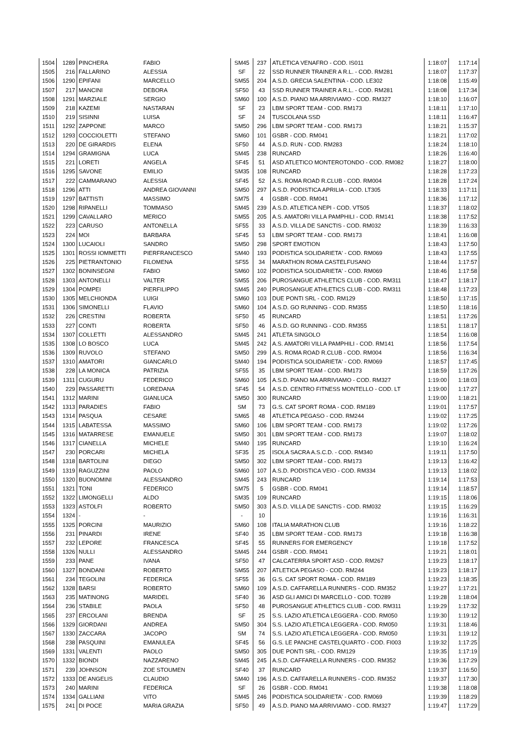| 1504 | 1289 | PINCHERA | FABIO | SM45 | 237 | ATLETICA VENAFRO - COD. IS011 | 1:18:07 | 1:17:14 |
| 1505 | 216 | FALLARINO | ALESSIA | SF | 22 | SSD RUNNER TRAINER A R.L. - COD. RM281 | 1:18:07 | 1:17:37 |
| 1506 | 1290 | EPIFANI | MARCELLO | SM55 | 204 | A.S.D. GRECIA SALENTINA - COD. LE302 | 1:18:08 | 1:15:49 |
| 1507 | 217 | MANCINI | DEBORA | SF50 | 43 | SSD RUNNER TRAINER A R.L. - COD. RM281 | 1:18:08 | 1:17:34 |
| 1508 | 1291 | MARZIALE | SERGIO | SM60 | 100 | A.S.D. PIANO MA ARRIVIAMO - COD. RM327 | 1:18:10 | 1:16:07 |
| 1509 | 218 | KAZEMI | NASTARAN | SF | 23 | LBM SPORT TEAM - COD. RM173 | 1:18:11 | 1:17:10 |
| 1510 | 219 | SISINNI | LUISA | SF | 24 | TUSCOLANA SSD | 1:18:11 | 1:16:47 |
| 1511 | 1292 | ZAPPONE | MARCO | SM50 | 296 | LBM SPORT TEAM - COD. RM173 | 1:18:21 | 1:15:37 |
| 1512 | 1293 | COCCIOLETTI | STEFANO | SM60 | 101 | GSBR - COD. RM041 | 1:18:21 | 1:17:02 |
| 1513 | 220 | DE GIRARDIS | ELENA | SF50 | 44 | A.S.D. RUN - COD. RM283 | 1:18:24 | 1:18:10 |
| 1514 | 1294 | GRAMIGNA | LUCA | SM45 | 238 | RUNCARD | 1:18:26 | 1:16:40 |
| 1515 | 221 | LORETI | ANGELA | SF45 | 51 | ASD ATLETICO MONTEROTONDO - COD. RM082 | 1:18:27 | 1:18:00 |
| 1516 | 1295 | SAVONE | EMILIO | SM35 | 108 | RUNCARD | 1:18:28 | 1:17:23 |
| 1517 | 222 | CAMMARANO | ALESSIA | SF45 | 52 | A.S. ROMA ROAD R.CLUB - COD. RM004 | 1:18:28 | 1:17:24 |
| 1518 | 1296 | ATTI | ANDREA GIOVANNI | SM50 | 297 | A.S.D. PODISTICA APRILIA - COD. LT305 | 1:18:33 | 1:17:11 |
| 1519 | 1297 | BATTISTI | MASSIMO | SM75 | 4 | GSBR - COD. RM041 | 1:18:36 | 1:17:12 |
| 1520 | 1298 | RIPANELLI | TOMMASO | SM45 | 239 | A.S.D. ATLETICA NEPI - COD. VT505 | 1:18:37 | 1:18:02 |
| 1521 | 1299 | CAVALLARO | MERICO | SM55 | 205 | A.S. AMATORI VILLA PAMPHILI - COD. RM141 | 1:18:38 | 1:17:52 |
| 1522 | 223 | CARUSO | ANTONELLA | SF55 | 33 | A.S.D. VILLA DE SANCTIS - COD. RM032 | 1:18:39 | 1:16:33 |
| 1523 | 224 | MOI | BARBARA | SF45 | 53 | LBM SPORT TEAM - COD. RM173 | 1:18:41 | 1:16:08 |
| 1524 | 1300 | LUCAIOLI | SANDRO | SM50 | 298 | SPORT EMOTION | 1:18:43 | 1:17:50 |
| 1525 | 1301 | ROSSI IOMMETTI | PIERFRANCESCO | SM40 | 193 | PODISTICA SOLIDARIETA' - COD. RM069 | 1:18:43 | 1:17:55 |
| 1526 | 225 | PIETRANTONIO | FILOMENA | SF55 | 34 | MARATHON ROMA CASTELFUSANO | 1:18:44 | 1:17:57 |
| 1527 | 1302 | BONINSEGNI | FABIO | SM60 | 102 | PODISTICA SOLIDARIETA' - COD. RM069 | 1:18:46 | 1:17:58 |
| 1528 | 1303 | ANTONELLI | VALTER | SM55 | 206 | PUROSANGUE ATHLETICS CLUB - COD. RM311 | 1:18:47 | 1:18:17 |
| 1529 | 1304 | POMPEI | PIERFILIPPO | SM45 | 240 | PUROSANGUE ATHLETICS CLUB - COD. RM311 | 1:18:48 | 1:17:23 |
| 1530 | 1305 | MELCHIONDA | LUIGI | SM60 | 103 | DUE PONTI SRL - COD. RM129 | 1:18:50 | 1:17:15 |
| 1531 | 1306 | SIMONELLI | FLAVIO | SM60 | 104 | A.S.D. GO RUNNING - COD. RM355 | 1:18:50 | 1:18:16 |
| 1532 | 226 | CRESTINI | ROBERTA | SF50 | 45 | RUNCARD | 1:18:51 | 1:17:26 |
| 1533 | 227 | CONTI | ROBERTA | SF50 | 46 | A.S.D. GO RUNNING - COD. RM355 | 1:18:51 | 1:18:17 |
| 1534 | 1307 | COLLETTI | ALESSANDRO | SM45 | 241 | ATLETA SINGOLO | 1:18:54 | 1:16:08 |
| 1535 | 1308 | LO BOSCO | LUCA | SM45 | 242 | A.S. AMATORI VILLA PAMPHILI - COD. RM141 | 1:18:56 | 1:17:54 |
| 1536 | 1309 | RUVOLO | STEFANO | SM50 | 299 | A.S. ROMA ROAD R.CLUB - COD. RM004 | 1:18:56 | 1:16:34 |
| 1537 | 1310 | AMATORI | GIANCARLO | SM40 | 194 | PODISTICA SOLIDARIETA' - COD. RM069 | 1:18:57 | 1:17:45 |
| 1538 | 228 | LA MONICA | PATRIZIA | SF55 | 35 | LBM SPORT TEAM - COD. RM173 | 1:18:59 | 1:17:26 |
| 1539 | 1311 | CUGURU | FEDERICO | SM60 | 105 | A.S.D. PIANO MA ARRIVIAMO - COD. RM327 | 1:19:00 | 1:18:03 |
| 1540 | 229 | PASSARETTI | LOREDANA | SF45 | 54 | A.S.D. CENTRO FITNESS MONTELLO - COD. LT | 1:19:00 | 1:17:27 |
| 1541 | 1312 | MARINI | GIANLUCA | SM50 | 300 | RUNCARD | 1:19:00 | 1:18:21 |
| 1542 | 1313 | PARADIES | FABIO | SM | 73 | G.S. CAT SPORT ROMA - COD. RM189 | 1:19:01 | 1:17:57 |
| 1543 | 1314 | PASQUA | CESARE | SM65 | 48 | ATLETICA PEGASO - COD. RM244 | 1:19:02 | 1:17:25 |
| 1544 | 1315 | LABATESSA | MASSIMO | SM60 | 106 | LBM SPORT TEAM - COD. RM173 | 1:19:02 | 1:17:26 |
| 1545 | 1316 | MATARRESE | EMANUELE | SM50 | 301 | LBM SPORT TEAM - COD. RM173 | 1:19:07 | 1:18:02 |
| 1546 | 1317 | CIANELLA | MICHELE | SM40 | 195 | RUNCARD | 1:19:10 | 1:16:24 |
| 1547 | 230 | PORCARI | MICHELA | SF35 | 25 | ISOLA SACRA A.S.C.D. - COD. RM340 | 1:19:11 | 1:17:50 |
| 1548 | 1318 | BARTOLINI | DIEGO | SM50 | 302 | LBM SPORT TEAM - COD. RM173 | 1:19:13 | 1:16:42 |
| 1549 | 1319 | RAGUZZINI | PAOLO | SM60 | 107 | A.S.D. PODISTICA VEIO - COD. RM334 | 1:19:13 | 1:18:02 |
| 1550 | 1320 | BUONOMINI | ALESSANDRO | SM45 | 243 | RUNCARD | 1:19:14 | 1:17:53 |
| 1551 | 1321 | TONI | FEDERICO | SM75 | 5 | GSBR - COD. RM041 | 1:19:14 | 1:18:57 |
| 1552 | 1322 | LIMONGELLI | ALDO | SM35 | 109 | RUNCARD | 1:19:15 | 1:18:06 |
| 1553 | 1323 | ASTOLFI | ROBERTO | SM50 | 303 | A.S.D. VILLA DE SANCTIS - COD. RM032 | 1:19:15 | 1:16:29 |
| 1554 | 1324 | - | - | - | 10 | | 1:19:16 | 1:16:31 |
| 1555 | 1325 | PORCINI | MAURIZIO | SM60 | 108 | ITALIA MARATHON CLUB | 1:19:16 | 1:18:22 |
| 1556 | 231 | PINARDI | IRENE | SF40 | 35 | LBM SPORT TEAM - COD. RM173 | 1:19:18 | 1:16:38 |
| 1557 | 232 | LEPORE | FRANCESCA | SF45 | 55 | RUNNERS FOR EMERGENCY | 1:19:18 | 1:17:52 |
| 1558 | 1326 | NULLI | ALESSANDRO | SM45 | 244 | GSBR - COD. RM041 | 1:19:21 | 1:18:01 |
| 1559 | 233 | PANE | IVANA | SF50 | 47 | CALCATERRA SPORT ASD - COD. RM267 | 1:19:23 | 1:18:17 |
| 1560 | 1327 | BONDANI | ROBERTO | SM55 | 207 | ATLETICA PEGASO - COD. RM244 | 1:19:23 | 1:18:17 |
| 1561 | 234 | TEGOLINI | FEDERICA | SF55 | 36 | G.S. CAT SPORT ROMA - COD. RM189 | 1:19:23 | 1:18:35 |
| 1562 | 1328 | BARSI | ROBERTO | SM60 | 109 | A.S.D. CAFFARELLA RUNNERS - COD. RM352 | 1:19:27 | 1:17:21 |
| 1563 | 235 | MATINONG | MARIDEL | SF40 | 36 | ASD GLI AMICI DI MARCELLO - COD. TO289 | 1:19:28 | 1:18:04 |
| 1564 | 236 | STABILE | PAOLA | SF50 | 48 | PUROSANGUE ATHLETICS CLUB - COD. RM311 | 1:19:29 | 1:17:32 |
| 1565 | 237 | ERCOLANI | BRENDA | SF | 25 | S.S. LAZIO ATLETICA LEGGERA - COD. RM050 | 1:19:30 | 1:19:12 |
| 1566 | 1329 | GIORDANI | ANDREA | SM50 | 304 | S.S. LAZIO ATLETICA LEGGERA - COD. RM050 | 1:19:31 | 1:18:46 |
| 1567 | 1330 | ZACCARA | JACOPO | SM | 74 | S.S. LAZIO ATLETICA LEGGERA - COD. RM050 | 1:19:31 | 1:19:12 |
| 1568 | 238 | PASQUINI | EMANULEA | SF45 | 56 | G.S. LE PANCHE CASTELQUARTO - COD. FI003 | 1:19:32 | 1:17:25 |
| 1569 | 1331 | VALENTI | PAOLO | SM50 | 305 | DUE PONTI SRL - COD. RM129 | 1:19:35 | 1:17:19 |
| 1570 | 1332 | BIONDI | NAZZARENO | SM45 | 245 | A.S.D. CAFFARELLA RUNNERS - COD. RM352 | 1:19:36 | 1:17:29 |
| 1571 | 239 | JOHNSON | ZOE STOUMEN | SF40 | 37 | RUNCARD | 1:19:37 | 1:16:50 |
| 1572 | 1333 | DE ANGELIS | CLAUDIO | SM40 | 196 | A.S.D. CAFFARELLA RUNNERS - COD. RM352 | 1:19:37 | 1:17:30 |
| 1573 | 240 | MARINI | FEDERICA | SF | 26 | GSBR - COD. RM041 | 1:19:38 | 1:18:08 |
| 1574 | 1334 | GALLIANI | VITO | SM45 | 246 | PODISTICA SOLIDARIETA' - COD. RM069 | 1:19:39 | 1:18:29 |
| 1575 | 241 | DI POCE | MARIA GRAZIA | SF50 | 49 | A.S.D. PIANO MA ARRIVIAMO - COD. RM327 | 1:19:47 | 1:17:29 |